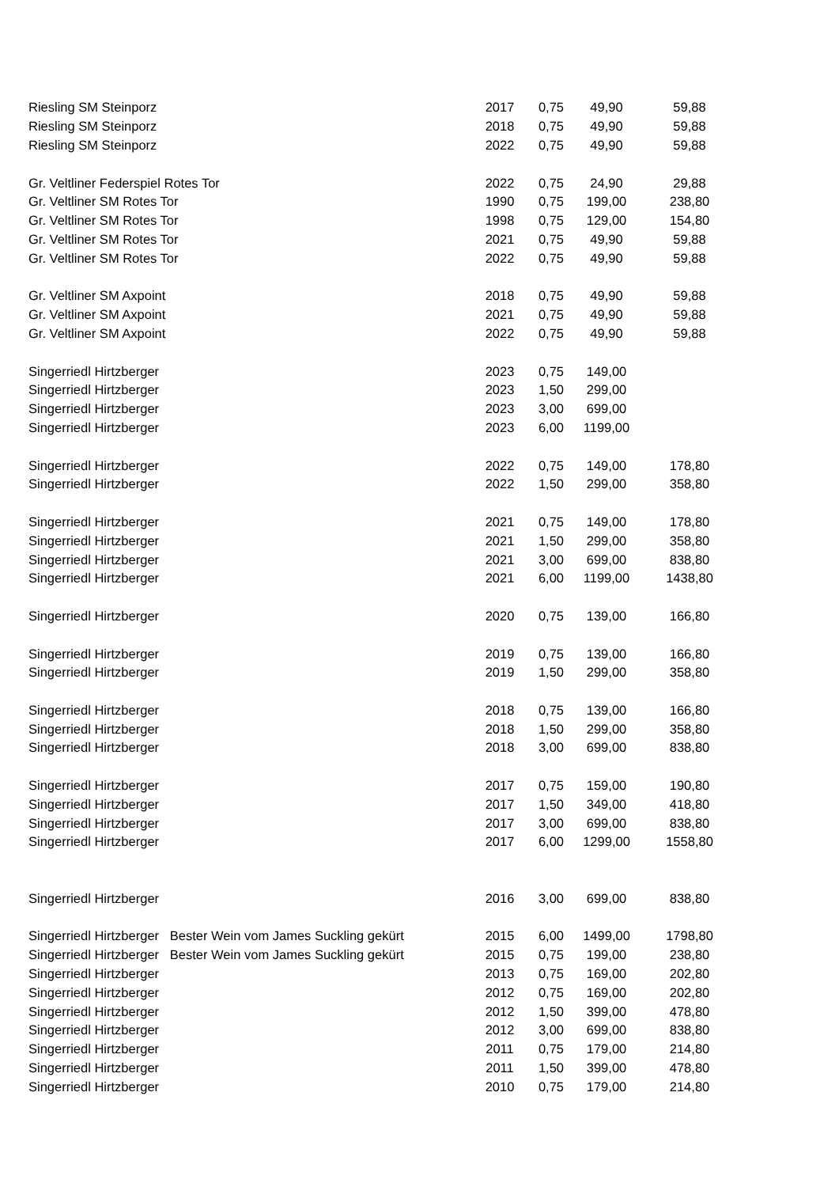| Riesling SM Steinporz | 2017 | 0,75 | 49,90 | 59,88 |
| Riesling SM Steinporz | 2018 | 0,75 | 49,90 | 59,88 |
| Riesling SM Steinporz | 2022 | 0,75 | 49,90 | 59,88 |
| Gr. Veltliner Federspiel Rotes Tor | 2022 | 0,75 | 24,90 | 29,88 |
| Gr. Veltliner SM Rotes Tor | 1990 | 0,75 | 199,00 | 238,80 |
| Gr. Veltliner SM Rotes Tor | 1998 | 0,75 | 129,00 | 154,80 |
| Gr. Veltliner SM Rotes Tor | 2021 | 0,75 | 49,90 | 59,88 |
| Gr. Veltliner SM Rotes Tor | 2022 | 0,75 | 49,90 | 59,88 |
| Gr. Veltliner SM Axpoint | 2018 | 0,75 | 49,90 | 59,88 |
| Gr. Veltliner SM Axpoint | 2021 | 0,75 | 49,90 | 59,88 |
| Gr. Veltliner SM Axpoint | 2022 | 0,75 | 49,90 | 59,88 |
| Singerriedl Hirtzberger | 2023 | 0,75 | 149,00 | |
| Singerriedl Hirtzberger | 2023 | 1,50 | 299,00 | |
| Singerriedl Hirtzberger | 2023 | 3,00 | 699,00 | |
| Singerriedl Hirtzberger | 2023 | 6,00 | 1199,00 | |
| Singerriedl Hirtzberger | 2022 | 0,75 | 149,00 | 178,80 |
| Singerriedl Hirtzberger | 2022 | 1,50 | 299,00 | 358,80 |
| Singerriedl Hirtzberger | 2021 | 0,75 | 149,00 | 178,80 |
| Singerriedl Hirtzberger | 2021 | 1,50 | 299,00 | 358,80 |
| Singerriedl Hirtzberger | 2021 | 3,00 | 699,00 | 838,80 |
| Singerriedl Hirtzberger | 2021 | 6,00 | 1199,00 | 1438,80 |
| Singerriedl Hirtzberger | 2020 | 0,75 | 139,00 | 166,80 |
| Singerriedl Hirtzberger | 2019 | 0,75 | 139,00 | 166,80 |
| Singerriedl Hirtzberger | 2019 | 1,50 | 299,00 | 358,80 |
| Singerriedl Hirtzberger | 2018 | 0,75 | 139,00 | 166,80 |
| Singerriedl Hirtzberger | 2018 | 1,50 | 299,00 | 358,80 |
| Singerriedl Hirtzberger | 2018 | 3,00 | 699,00 | 838,80 |
| Singerriedl Hirtzberger | 2017 | 0,75 | 159,00 | 190,80 |
| Singerriedl Hirtzberger | 2017 | 1,50 | 349,00 | 418,80 |
| Singerriedl Hirtzberger | 2017 | 3,00 | 699,00 | 838,80 |
| Singerriedl Hirtzberger | 2017 | 6,00 | 1299,00 | 1558,80 |
| Singerriedl Hirtzberger | 2016 | 3,00 | 699,00 | 838,80 |
| Singerriedl Hirtzberger Bester Wein vom James Suckling gekürt | 2015 | 6,00 | 1499,00 | 1798,80 |
| Singerriedl Hirtzberger Bester Wein vom James Suckling gekürt | 2015 | 0,75 | 199,00 | 238,80 |
| Singerriedl Hirtzberger | 2013 | 0,75 | 169,00 | 202,80 |
| Singerriedl Hirtzberger | 2012 | 0,75 | 169,00 | 202,80 |
| Singerriedl Hirtzberger | 2012 | 1,50 | 399,00 | 478,80 |
| Singerriedl Hirtzberger | 2012 | 3,00 | 699,00 | 838,80 |
| Singerriedl Hirtzberger | 2011 | 0,75 | 179,00 | 214,80 |
| Singerriedl Hirtzberger | 2011 | 1,50 | 399,00 | 478,80 |
| Singerriedl Hirtzberger | 2010 | 0,75 | 179,00 | 214,80 |